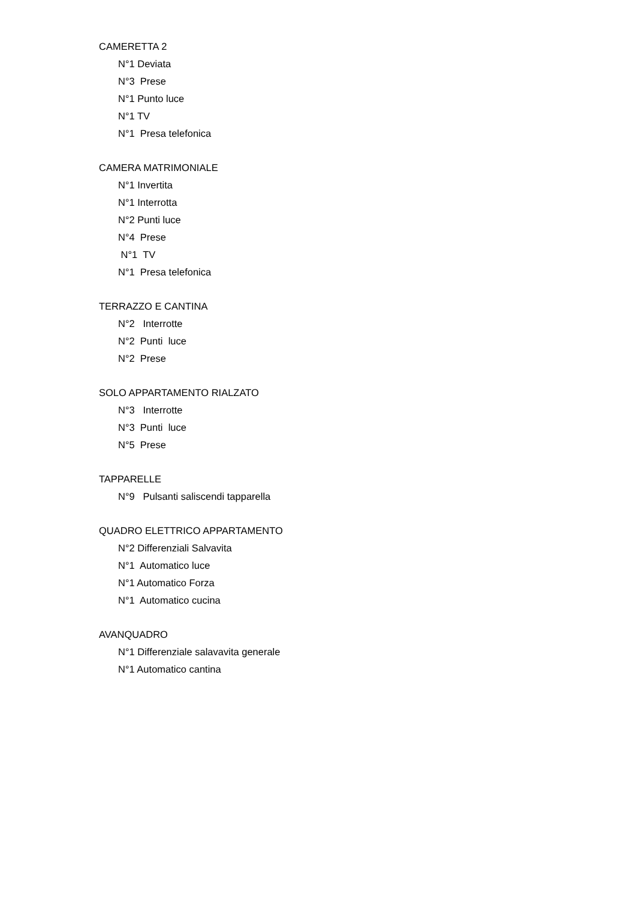CAMERETTA 2
N°1 Deviata
N°3 Prese
N°1 Punto luce
N°1 TV
N°1 Presa telefonica
CAMERA MATRIMONIALE
N°1 Invertita
N°1 Interrotta
N°2 Punti luce
N°4 Prese
N°1 TV
N°1 Presa telefonica
TERRAZZO E CANTINA
N°2 Interrotte
N°2 Punti luce
N°2 Prese
SOLO APPARTAMENTO RIALZATO
N°3 Interrotte
N°3 Punti luce
N°5 Prese
TAPPARELLE
N°9 Pulsanti saliscendi tapparella
QUADRO ELETTRICO APPARTAMENTO
N°2 Differenziali Salvavita
N°1 Automatico luce
N°1 Automatico Forza
N°1 Automatico cucina
AVANQUADRO
N°1 Differenziale salavavita generale
N°1 Automatico cantina